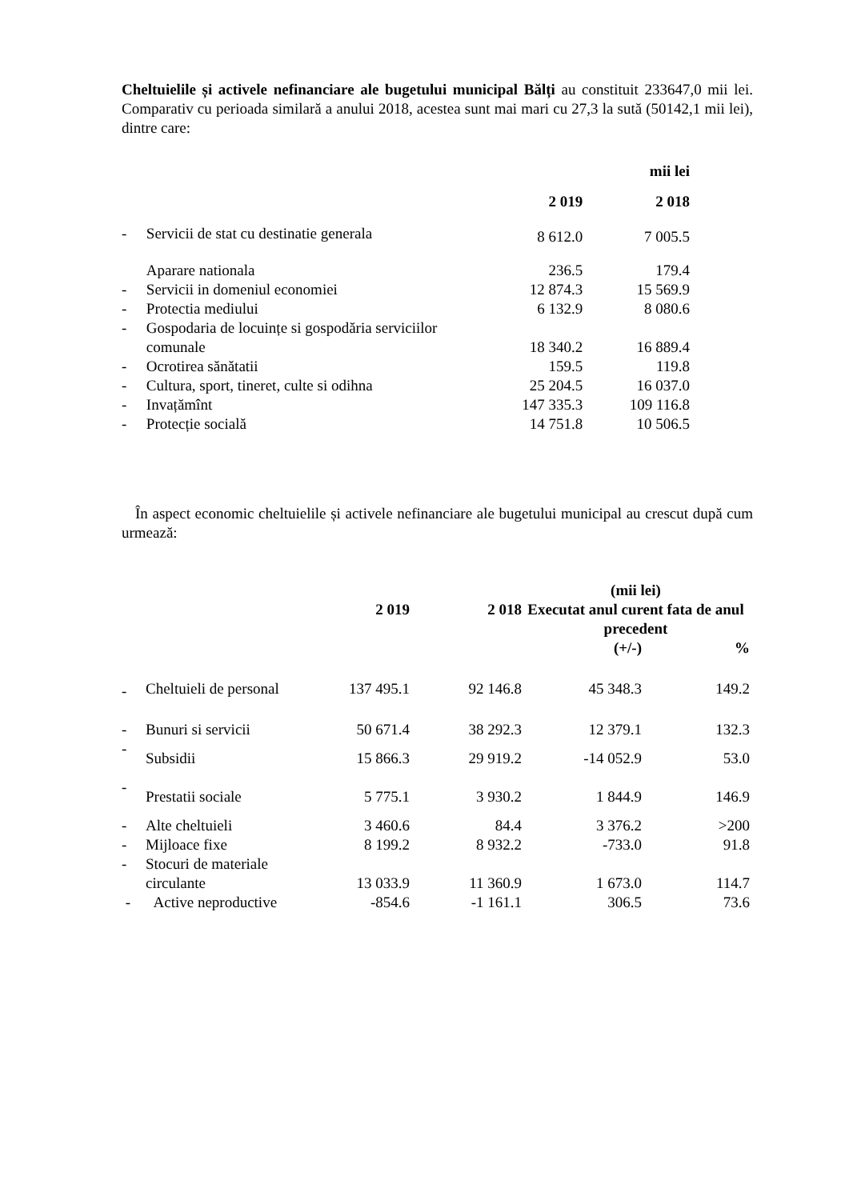Cheltuielile și activele nefinanciare ale bugetului municipal Bălți au constituit 233647,0 mii lei. Comparativ cu perioada similară a anului 2018, acestea sunt mai mari cu 27,3 la sută (50142,1 mii lei), dintre care:
| | | | mii lei |
| | | 2 019 | 2 018 |
| - | Servicii de stat cu destinatie generala | 8 612.0 | 7 005.5 |
| | Aparare nationala | 236.5 | 179.4 |
| - | Servicii in domeniul economiei | 12 874.3 | 15 569.9 |
| - | Protectia mediului | 6 132.9 | 8 080.6 |
| - | Gospodaria de locuințe si gospodăria serviciilor comunale | 18 340.2 | 16 889.4 |
| - | Ocrotirea sănătatii | 159.5 | 119.8 |
| - | Cultura, sport, tineret, culte si odihna | 25 204.5 | 16 037.0 |
| - | Invațămînt | 147 335.3 | 109 116.8 |
| - | Protecție socială | 14 751.8 | 10 506.5 |
În aspect economic cheltuielile și activele nefinanciare ale bugetului municipal au crescut după cum urmează:
| | | 2 019 | 2 018 | (mii lei) Executat anul curent fata de anul precedent | |
| | | | | (+/-) | % |
| - | Cheltuieli de personal | 137 495.1 | 92 146.8 | 45 348.3 | 149.2 |
| - | Bunuri si servicii | 50 671.4 | 38 292.3 | 12 379.1 | 132.3 |
| - | Subsidii | 15 866.3 | 29 919.2 | -14 052.9 | 53.0 |
| - | Prestatii sociale | 5 775.1 | 3 930.2 | 1 844.9 | 146.9 |
| - | Alte cheltuieli | 3 460.6 | 84.4 | 3 376.2 | >200 |
| - | Mijloace fixe | 8 199.2 | 8 932.2 | -733.0 | 91.8 |
| - | Stocuri de materiale circulante | 13 033.9 | 11 360.9 | 1 673.0 | 114.7 |
| - | Active neproductive | -854.6 | -1 161.1 | 306.5 | 73.6 |